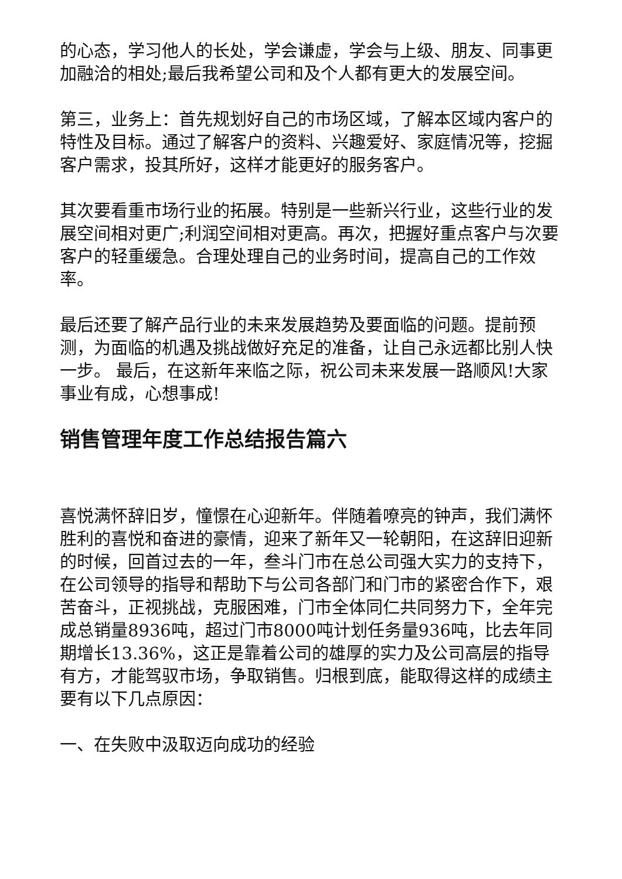的心态，学习他人的长处，学会谦虚，学会与上级、朋友、同事更加融洽的相处;最后我希望公司和及个人都有更大的发展空间。
第三，业务上：首先规划好自己的市场区域，了解本区域内客户的特性及目标。通过了解客户的资料、兴趣爱好、家庭情况等，挖掘客户需求，投其所好，这样才能更好的服务客户。
其次要看重市场行业的拓展。特别是一些新兴行业，这些行业的发展空间相对更广;利润空间相对更高。再次，把握好重点客户与次要客户的轻重缓急。合理处理自己的业务时间，提高自己的工作效率。
最后还要了解产品行业的未来发展趋势及要面临的问题。提前预测，为面临的机遇及挑战做好充足的准备，让自己永远都比别人快一步。 最后，在这新年来临之际，祝公司未来发展一路顺风!大家事业有成，心想事成!
销售管理年度工作总结报告篇六
喜悦满怀辞旧岁，憧憬在心迎新年。伴随着嘹亮的钟声，我们满怀胜利的喜悦和奋进的豪情，迎来了新年又一轮朝阳，在这辞旧迎新的时候，回首过去的一年，叁斗门市在总公司强大实力的支持下，在公司领导的指导和帮助下与公司各部门和门市的紧密合作下，艰苦奋斗，正视挑战，克服困难，门市全体同仁共同努力下，全年完成总销量8936吨，超过门市8000吨计划任务量936吨，比去年同期增长13.36%，这正是靠着公司的雄厚的实力及公司高层的指导有方，才能驾驭市场，争取销售。归根到底，能取得这样的成绩主要有以下几点原因：
一、在失败中汲取迈向成功的经验